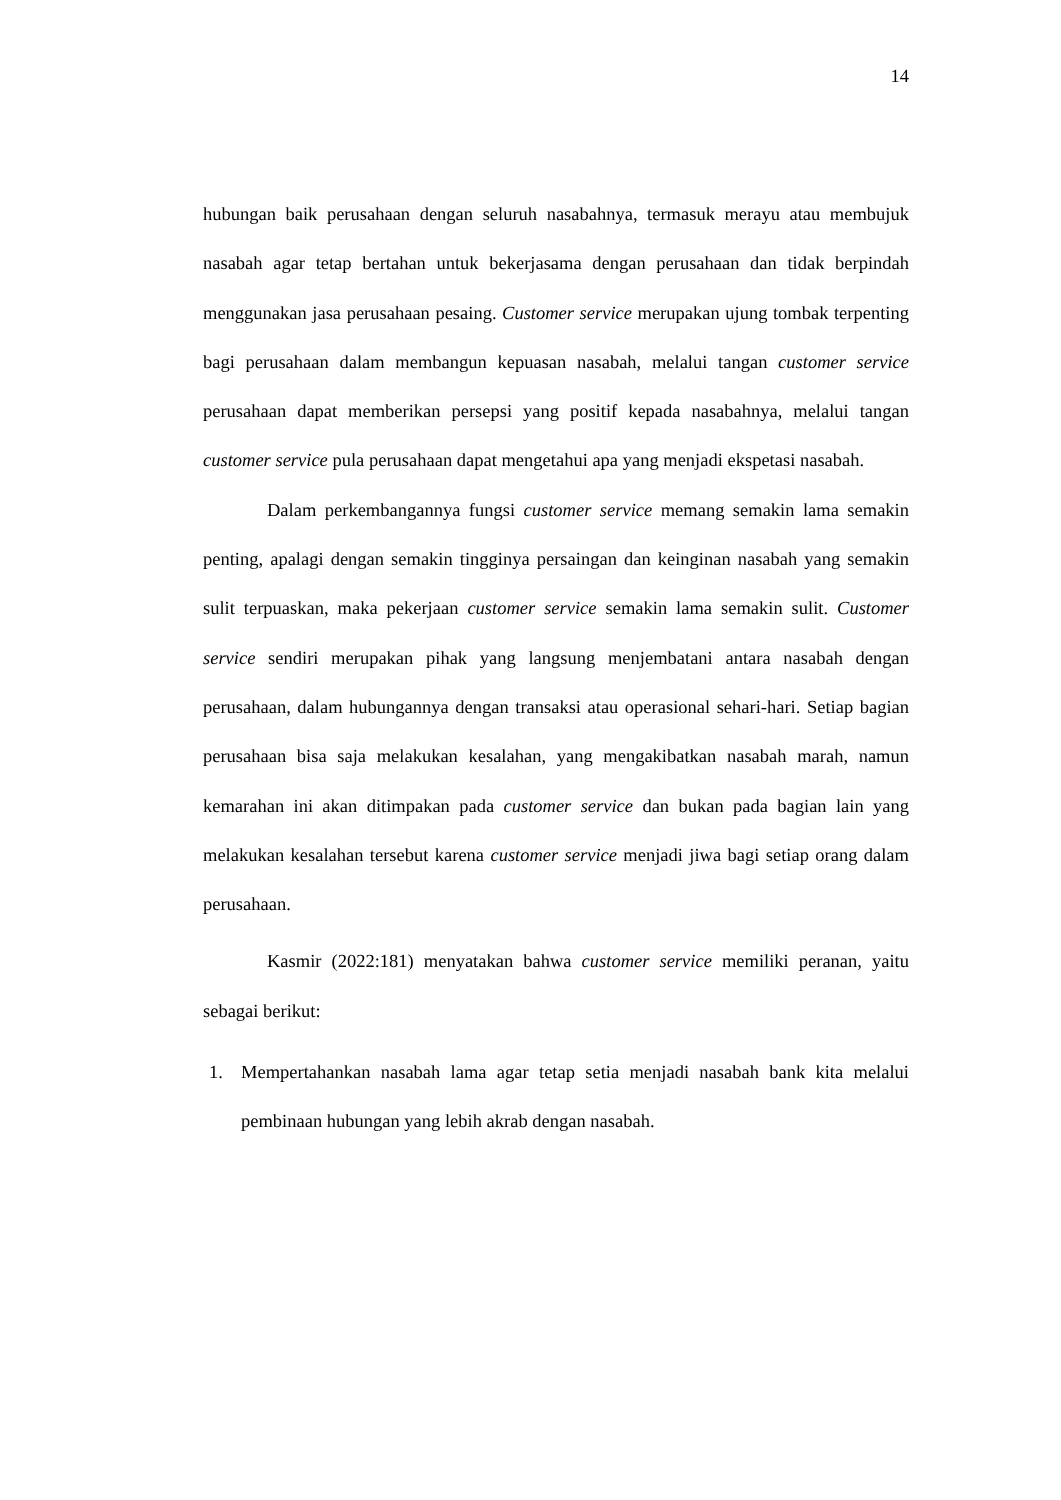14
hubungan baik perusahaan dengan seluruh nasabahnya, termasuk merayu atau membujuk nasabah agar tetap bertahan untuk bekerjasama dengan perusahaan dan tidak berpindah menggunakan jasa perusahaan pesaing. Customer service merupakan ujung tombak terpenting bagi perusahaan dalam membangun kepuasan nasabah, melalui tangan customer service perusahaan dapat memberikan persepsi yang positif kepada nasabahnya, melalui tangan customer service pula perusahaan dapat mengetahui apa yang menjadi ekspetasi nasabah.
Dalam perkembangannya fungsi customer service memang semakin lama semakin penting, apalagi dengan semakin tingginya persaingan dan keinginan nasabah yang semakin sulit terpuaskan, maka pekerjaan customer service semakin lama semakin sulit. Customer service sendiri merupakan pihak yang langsung menjembatani antara nasabah dengan perusahaan, dalam hubungannya dengan transaksi atau operasional sehari-hari. Setiap bagian perusahaan bisa saja melakukan kesalahan, yang mengakibatkan nasabah marah, namun kemarahan ini akan ditimpakan pada customer service dan bukan pada bagian lain yang melakukan kesalahan tersebut karena customer service menjadi jiwa bagi setiap orang dalam perusahaan.
Kasmir (2022:181) menyatakan bahwa customer service memiliki peranan, yaitu sebagai berikut:
1. Mempertahankan nasabah lama agar tetap setia menjadi nasabah bank kita melalui pembinaan hubungan yang lebih akrab dengan nasabah.